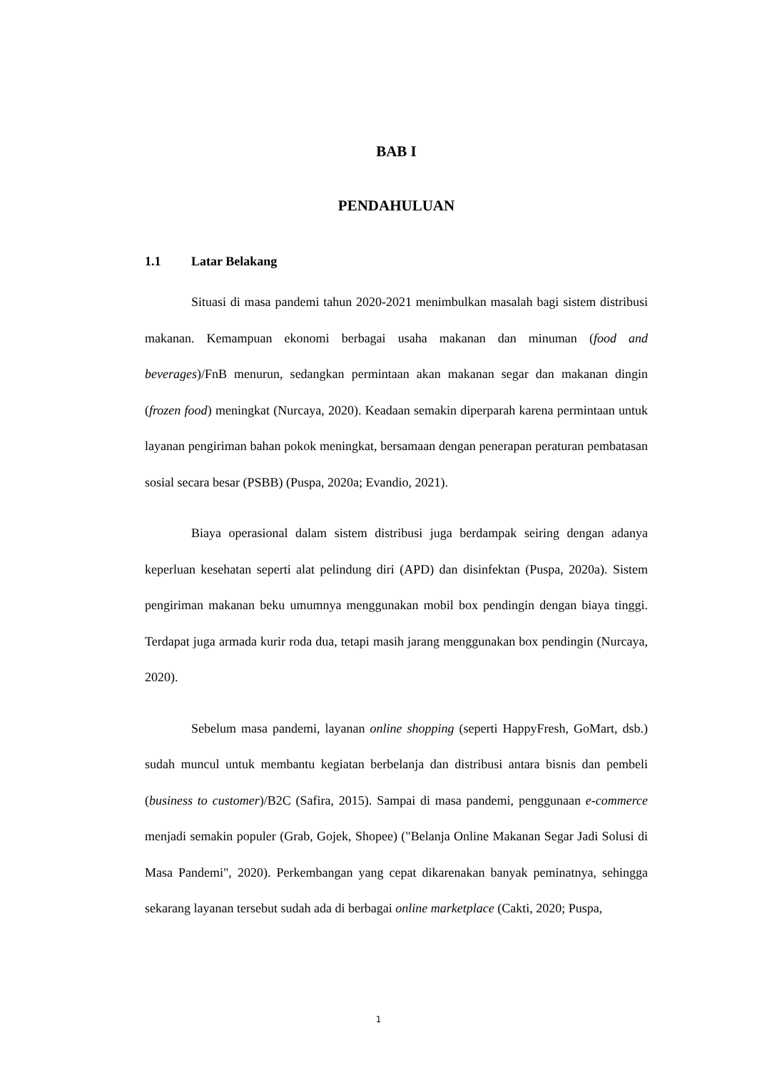BAB I
PENDAHULUAN
1.1 Latar Belakang
Situasi di masa pandemi tahun 2020-2021 menimbulkan masalah bagi sistem distribusi makanan. Kemampuan ekonomi berbagai usaha makanan dan minuman (food and beverages)/FnB menurun, sedangkan permintaan akan makanan segar dan makanan dingin (frozen food) meningkat (Nurcaya, 2020). Keadaan semakin diperparah karena permintaan untuk layanan pengiriman bahan pokok meningkat, bersamaan dengan penerapan peraturan pembatasan sosial secara besar (PSBB) (Puspa, 2020a; Evandio, 2021).
Biaya operasional dalam sistem distribusi juga berdampak seiring dengan adanya keperluan kesehatan seperti alat pelindung diri (APD) dan disinfektan (Puspa, 2020a). Sistem pengiriman makanan beku umumnya menggunakan mobil box pendingin dengan biaya tinggi. Terdapat juga armada kurir roda dua, tetapi masih jarang menggunakan box pendingin (Nurcaya, 2020).
Sebelum masa pandemi, layanan online shopping (seperti HappyFresh, GoMart, dsb.) sudah muncul untuk membantu kegiatan berbelanja dan distribusi antara bisnis dan pembeli (business to customer)/B2C (Safira, 2015). Sampai di masa pandemi, penggunaan e-commerce menjadi semakin populer (Grab, Gojek, Shopee) ("Belanja Online Makanan Segar Jadi Solusi di Masa Pandemi", 2020). Perkembangan yang cepat dikarenakan banyak peminatnya, sehingga sekarang layanan tersebut sudah ada di berbagai online marketplace (Cakti, 2020; Puspa,
1